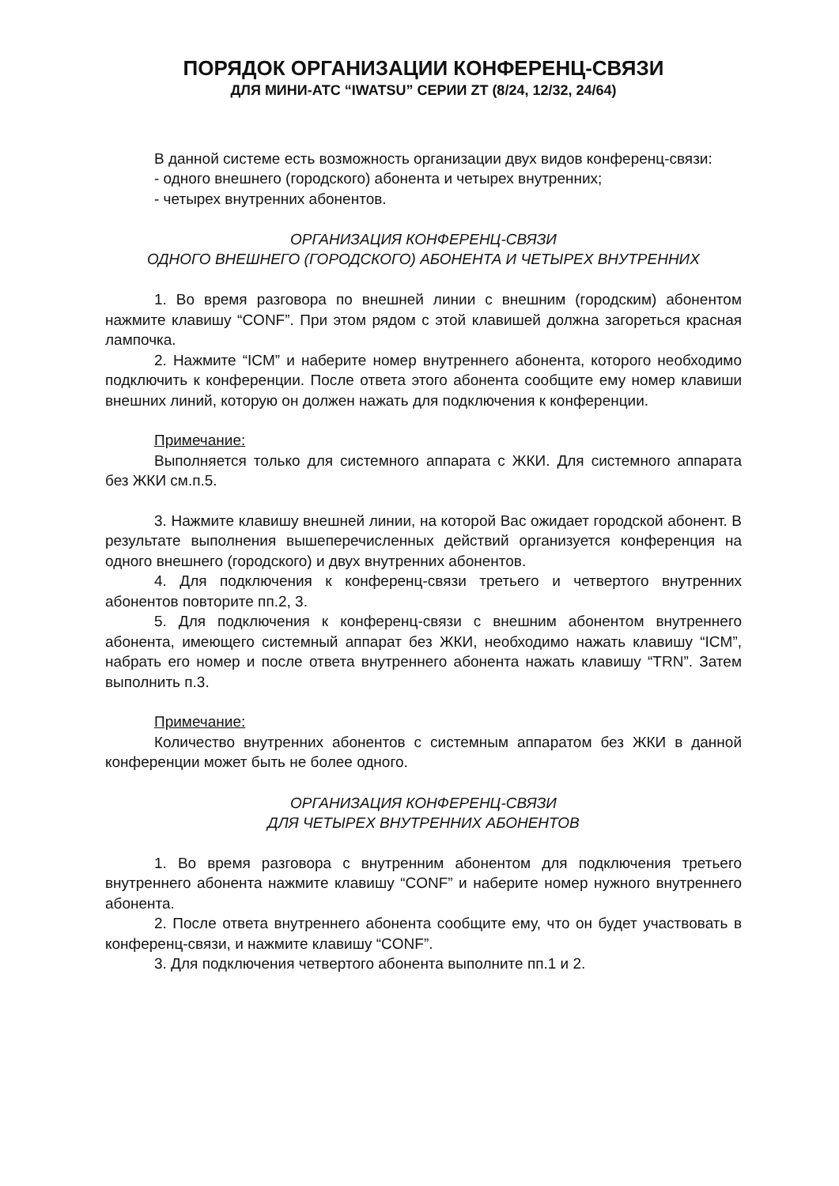ПОРЯДОК ОРГАНИЗАЦИИ КОНФЕРЕНЦ-СВЯЗИ
ДЛЯ МИНИ-АТС “IWATSU” СЕРИИ ZT (8/24, 12/32, 24/64)
В данной системе есть возможность организации двух видов конференц-связи:
- одного внешнего (городского) абонента и четырех внутренних;
- четырех внутренних абонентов.
ОРГАНИЗАЦИЯ КОНФЕРЕНЦ-СВЯЗИ
ОДНОГО ВНЕШНЕГО (ГОРОДСКОГО) АБОНЕНТА И ЧЕТЫРЕХ ВНУТРЕННИХ
1. Во время разговора по внешней линии с внешним (городским) абонентом нажмите клавишу “CONF”. При этом рядом с этой клавишей должна загореться красная лампочка.
2. Нажмите “ICM” и наберите номер внутреннего абонента, которого необходимо подключить к конференции. После ответа этого абонента сообщите ему номер клавиши внешних линий, которую он должен нажать для подключения к конференции.
Примечание:
Выполняется только для системного аппарата с ЖКИ. Для системного аппарата без ЖКИ см.п.5.
3. Нажмите клавишу внешней линии, на которой Вас ожидает городской абонент. В результате выполнения вышеперечисленных действий организуется конференция на одного внешнего (городского) и двух внутренних абонентов.
4. Для подключения к конференц-связи третьего и четвертого внутренних абонентов повторите пп.2, 3.
5. Для подключения к конференц-связи с внешним абонентом внутреннего абонента, имеющего системный аппарат без ЖКИ, необходимо нажать клавишу “ICM”, набрать его номер и после ответа внутреннего абонента нажать клавишу “TRN”. Затем выполнить п.3.
Примечание:
Количество внутренних абонентов с системным аппаратом без ЖКИ в данной конференции может быть не более одного.
ОРГАНИЗАЦИЯ КОНФЕРЕНЦ-СВЯЗИ
ДЛЯ ЧЕТЫРЕХ ВНУТРЕННИХ АБОНЕНТОВ
1. Во время разговора с внутренним абонентом для подключения третьего внутреннего абонента нажмите клавишу “CONF” и наберите номер нужного внутреннего абонента.
2. После ответа внутреннего абонента сообщите ему, что он будет участвовать в конференц-связи, и нажмите клавишу “CONF”.
3. Для подключения четвертого абонента выполните пп.1 и 2.